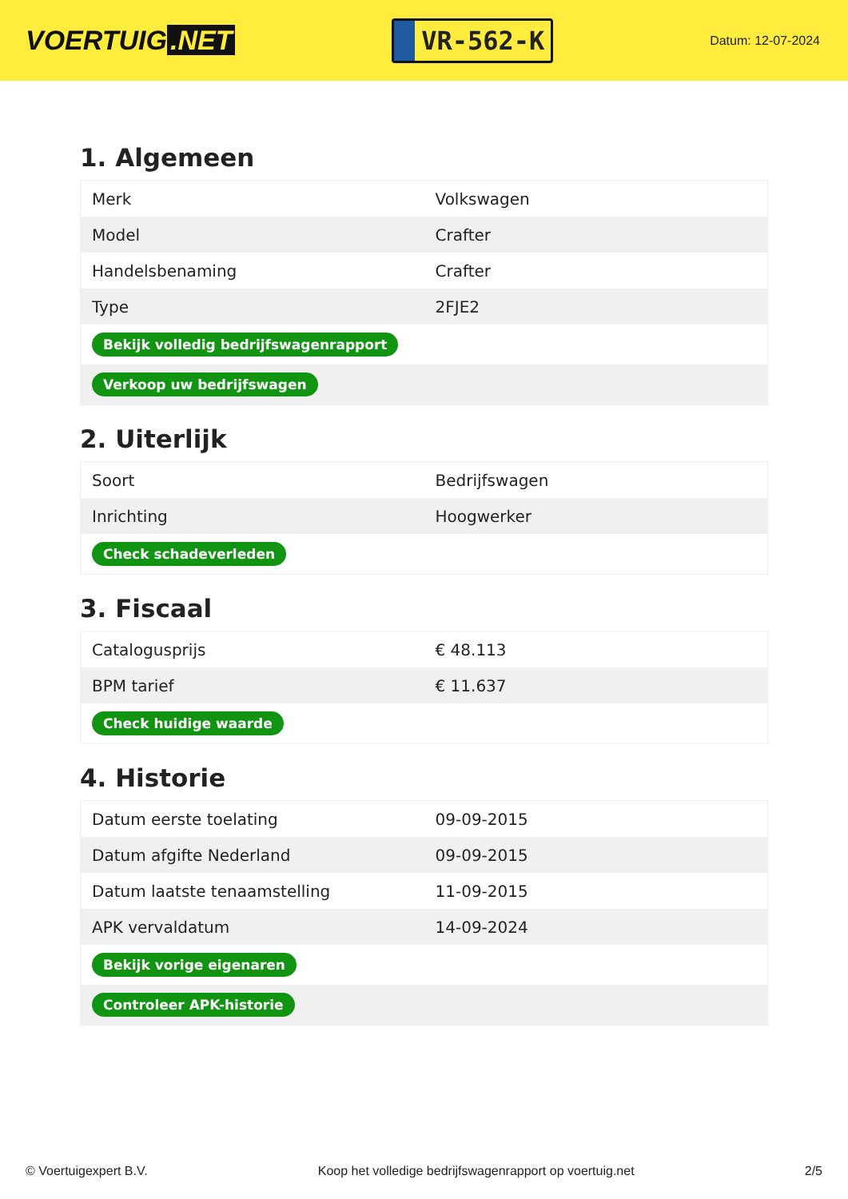VOERTUIG.NET
VR-562-K
Datum: 12-07-2024
1. Algemeen
| Merk | Volkswagen |
| Model | Crafter |
| Handelsbenaming | Crafter |
| Type | 2FJE2 |
| Bekijk volledig bedrijfswagenrapport | |
| Verkoop uw bedrijfswagen | |
2. Uiterlijk
| Soort | Bedrijfswagen |
| Inrichting | Hoogwerker |
| Check schadeverleden | |
3. Fiscaal
| Catalogusprijs | € 48.113 |
| BPM tarief | € 11.637 |
| Check huidige waarde | |
4. Historie
| Datum eerste toelating | 09-09-2015 |
| Datum afgifte Nederland | 09-09-2015 |
| Datum laatste tenaamstelling | 11-09-2015 |
| APK vervaldatum | 14-09-2024 |
| Bekijk vorige eigenaren | |
| Controleer APK-historie | |
© Voertuigexpert B.V. Koop het volledige bedrijfswagenrapport op voertuig.net 2/5